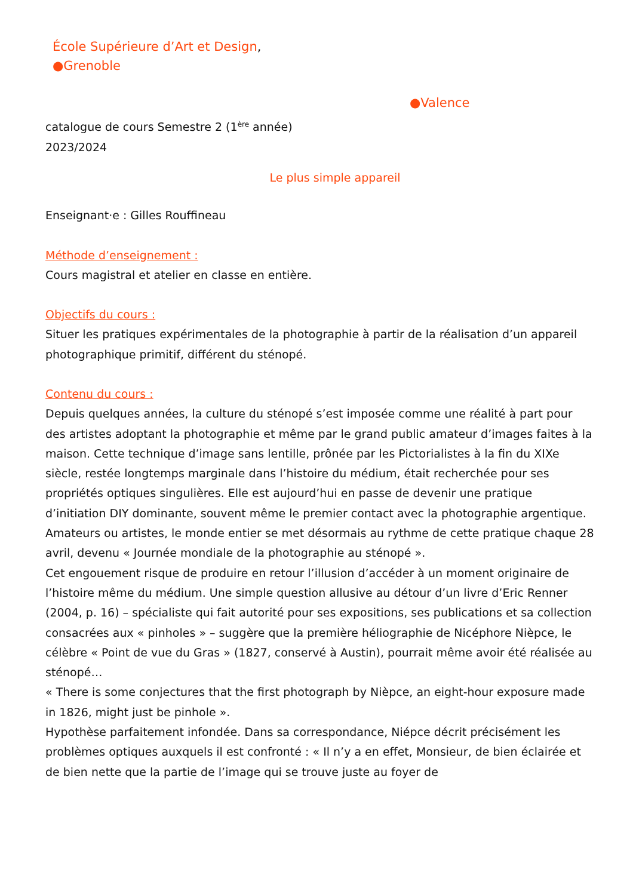École Supérieure d’Art et Design,
●Grenoble
●Valence
catalogue de cours Semestre 2 (1<sup>ère</sup> année)
2023/2024
Le plus simple appareil
Enseignant·e : Gilles Rouffineau
Méthode d’enseignement :
Cours magistral et atelier en classe en entière.
Objectifs du cours :
Situer les pratiques expérimentales de la photographie à partir de la réalisation d’un appareil photographique primitif, différent du sténopé.
Contenu du cours :
Depuis quelques années, la culture du sténopé s’est imposée comme une réalité à part pour des artistes adoptant la photographie et même par le grand public amateur d’images faites à la maison. Cette technique d’image sans lentille, prônée par les Pictorialistes à la fin du XIXe siècle, restée longtemps marginale dans l’histoire du médium, était recherchée pour ses propriétés optiques singulières. Elle est aujourd’hui en passe de devenir une pratique d’initiation DIY dominante, souvent même le premier contact avec la photographie argentique. Amateurs ou artistes, le monde entier se met désormais au rythme de cette pratique chaque 28 avril, devenu « Journée mondiale de la photographie au sténopé ».
Cet engouement risque de produire en retour l’illusion d’accéder à un moment originaire de l’histoire même du médium. Une simple question allusive au détour d’un livre d’Eric Renner (2004, p. 16) – spécialiste qui fait autorité pour ses expositions, ses publications et sa collection consacrées aux « pinholes » – suggère que la première héliographie de Nicéphore Nièpce, le célèbre « Point de vue du Gras » (1827, conservé à Austin), pourrait même avoir été réalisée au sténopé…
« There is some conjectures that the first photograph by Nièpce, an eight-hour exposure made in 1826, might just be pinhole ».
Hypothèse parfaitement infondée. Dans sa correspondance, Niépce décrit précisément les problèmes optiques auxquels il est confronté : « Il n’y a en effet, Monsieur, de bien éclairée et de bien nette que la partie de l’image qui se trouve juste au foyer de